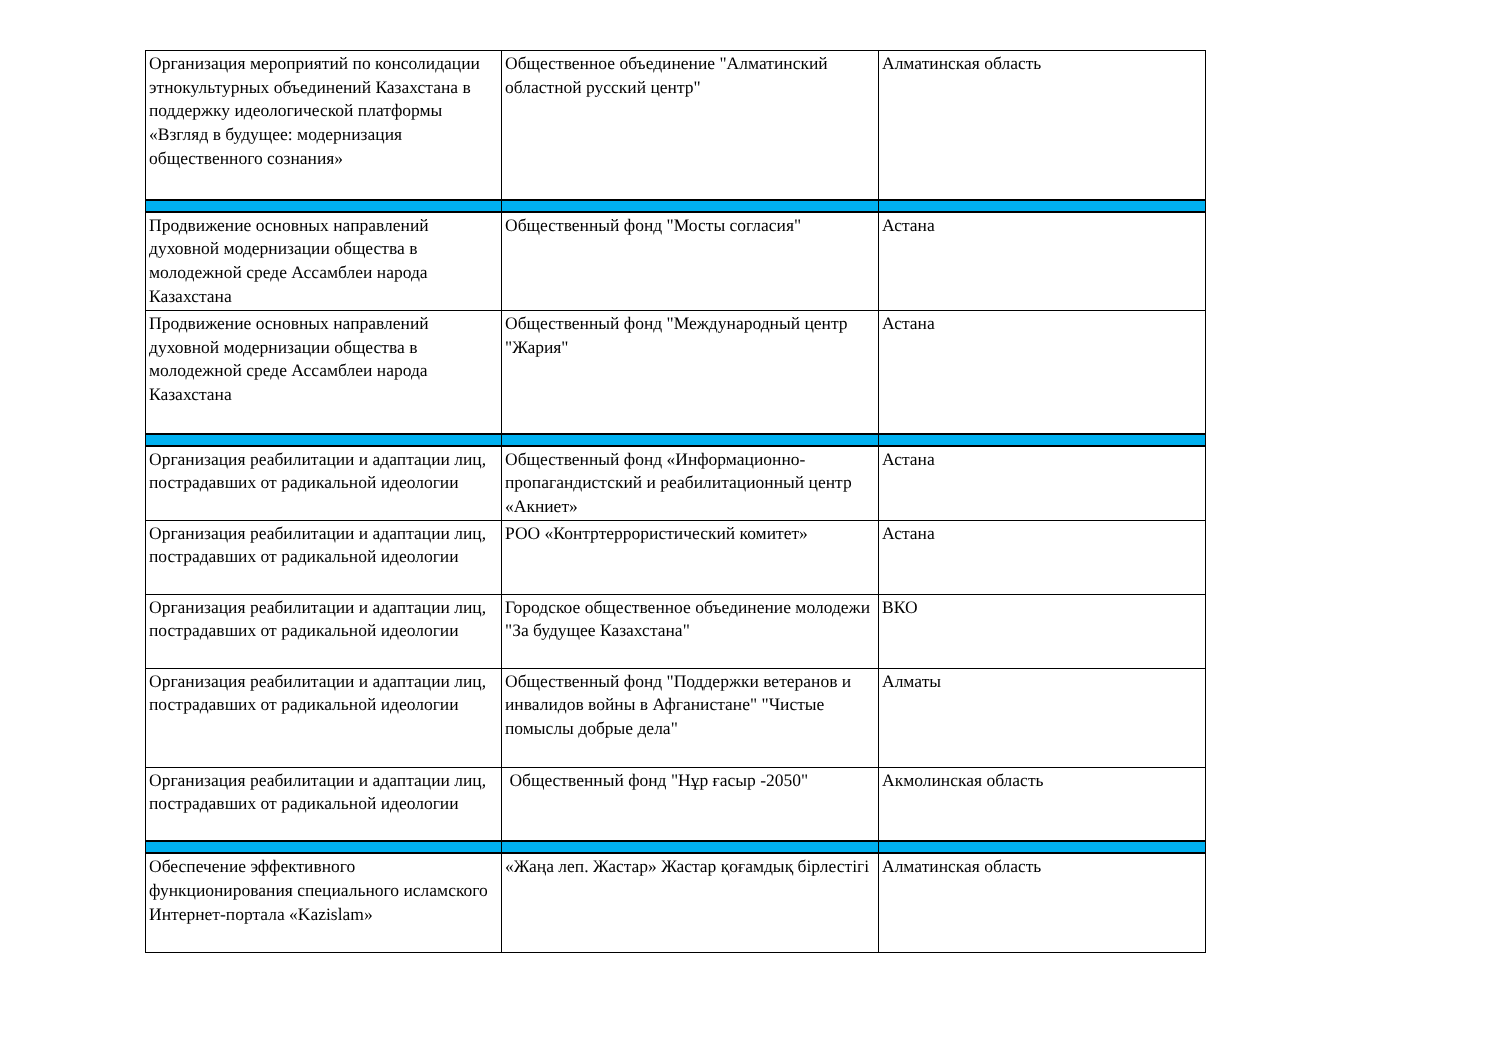| Организация мероприятий по консолидации этнокультурных объединений Казахстана в поддержку идеологической платформы «Взгляд в будущее: модернизация общественного сознания» | Общественное объединение "Алматинский областной русский центр" | Алматинская область |
| Продвижение основных направлений духовной модернизации общества в молодежной среде Ассамблеи народа Казахстана | Общественный фонд "Мосты согласия" | Астана |
| Продвижение основных направлений духовной модернизации общества в молодежной среде Ассамблеи народа Казахстана | Общественный фонд "Международный центр "Жария" | Астана |
| Организация реабилитации и адаптации лиц, пострадавших от радикальной идеологии | Общественный фонд «Информационно-пропагандистский и реабилитационный центр «Акниет» | Астана |
| Организация реабилитации и адаптации лиц, пострадавших от радикальной идеологии | РОО «Контртеррористический комитет» | Астана |
| Организация реабилитации и адаптации лиц, пострадавших от радикальной идеологии | Городское общественное объединение молодежи "За будущее Казахстана" | ВКО |
| Организация реабилитации и адаптации лиц, пострадавших от радикальной идеологии | Общественный фонд "Поддержки ветеранов и инвалидов войны в Афганистане" "Чистые помыслы добрые дела" | Алматы |
| Организация реабилитации и адаптации лиц, пострадавших от радикальной идеологии | Общественный фонд "Нұр ғасыр -2050" | Акмолинская область |
| Обеспечение эффективного функционирования специального исламского Интернет-портала «Kazislam» | «Жаңа леп. Жастар» Жастар қоғамдық бірлестігі | Алматинская область |